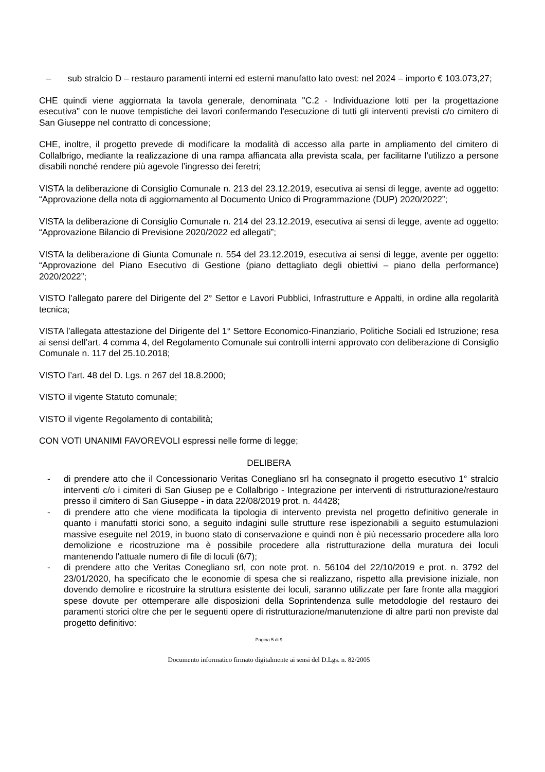– sub stralcio D – restauro paramenti interni ed esterni manufatto lato ovest: nel 2024 – importo € 103.073,27;
CHE quindi viene aggiornata la tavola generale, denominata "C.2 - Individuazione lotti per la progettazione esecutiva" con le nuove tempistiche dei lavori confermando l'esecuzione di tutti gli interventi previsti c/o cimitero di San Giuseppe nel contratto di concessione;
CHE, inoltre, il progetto prevede di modificare la modalità di accesso alla parte in ampliamento del cimitero di Collalbrigo, mediante la realizzazione di una rampa affiancata alla prevista scala, per facilitarne l'utilizzo a persone disabili nonché rendere più agevole l’ingresso dei feretri;
VISTA la deliberazione di Consiglio Comunale n. 213 del 23.12.2019, esecutiva ai sensi di legge, avente ad oggetto: “Approvazione della nota di aggiornamento al Documento Unico di Programmazione (DUP) 2020/2022”;
VISTA la deliberazione di Consiglio Comunale n. 214 del 23.12.2019, esecutiva ai sensi di legge, avente ad oggetto: “Approvazione Bilancio di Previsione 2020/2022 ed allegati”;
VISTA la deliberazione di Giunta Comunale n. 554 del 23.12.2019, esecutiva ai sensi di legge, avente per oggetto: “Approvazione del Piano Esecutivo di Gestione (piano dettagliato degli obiettivi – piano della performance) 2020/2022”;
VISTO l’allegato parere del Dirigente del 2° Settor e Lavori Pubblici, Infrastrutture e Appalti, in ordine alla regolarità tecnica;
VISTA l’allegata attestazione del Dirigente del 1° Settore Economico-Finanziario, Politiche Sociali ed Istruzione; resa ai sensi dell’art. 4 comma 4, del Regolamento Comunale sui controlli interni approvato con deliberazione di Consiglio Comunale n. 117 del 25.10.2018;
VISTO l’art. 48 del D. Lgs. n 267 del 18.8.2000;
VISTO il vigente Statuto comunale;
VISTO il vigente Regolamento di contabilità;
CON VOTI UNANIMI FAVOREVOLI espressi nelle forme di legge;
DELIBERA
- di prendere atto che il Concessionario Veritas Conegliano srl ha consegnato il progetto esecutivo 1° stralcio interventi c/o i cimiteri di San Giusep pe e Collalbrigo - Integrazione per interventi di ristrutturazione/restauro presso il cimitero di San Giuseppe - in data 22/08/2019 prot. n. 44428;
- di prendere atto che viene modificata la tipologia di intervento prevista nel progetto definitivo generale in quanto i manufatti storici sono, a seguito indagini sulle strutture rese ispezionabili a seguito estumulazioni massive eseguite nel 2019, in buono stato di conservazione e quindi non è più necessario procedere alla loro demolizione e ricostruzione ma è possibile procedere alla ristrutturazione della muratura dei loculi mantenendo l'attuale numero di file di loculi (6/7);
- di prendere atto che Veritas Conegliano srl, con note prot. n. 56104 del 22/10/2019 e prot. n. 3792 del 23/01/2020, ha specificato che le economie di spesa che si realizzano, rispetto alla previsione iniziale, non dovendo demolire e ricostruire la struttura esistente dei loculi, saranno utilizzate per fare fronte alla maggiori spese dovute per ottemperare alle disposizioni della Soprintendenza sulle metodologie del restauro dei paramenti storici oltre che per le seguenti opere di ristrutturazione/manutenzione di altre parti non previste dal progetto definitivo:
Pagina 5 di 9
Documento informatico firmato digitalmente ai sensi del D.Lgs. n. 82/2005